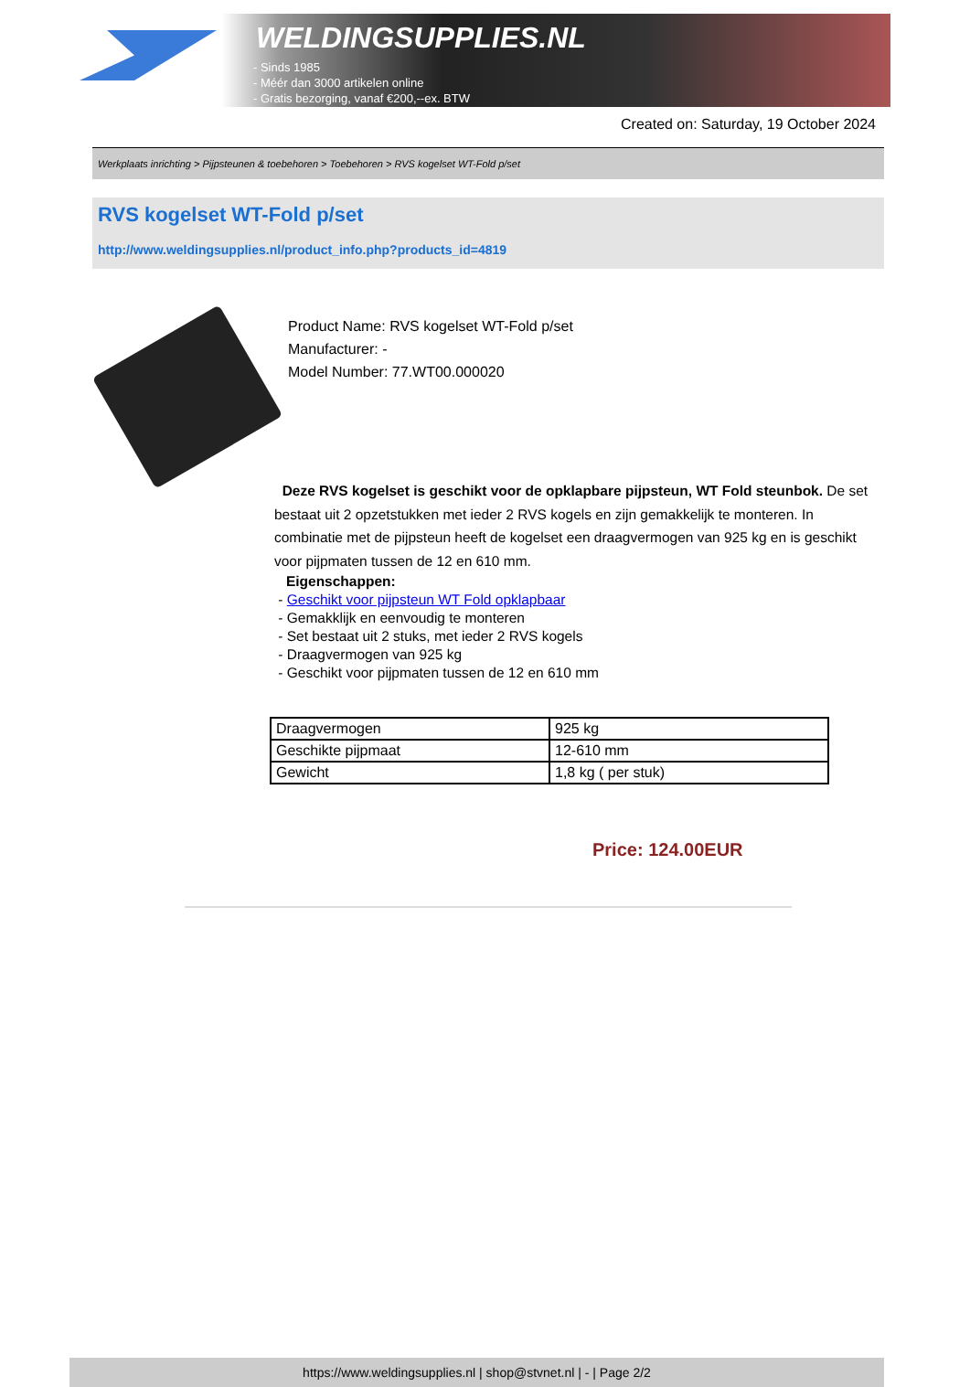WELDINGSUPPLIES.NL
- Sinds 1985
- Méér dan 3000 artikelen online
- Gratis bezorging, vanaf €200,--ex. BTW
Created on: Saturday, 19 October 2024
Werkplaats inrichting > Pijpsteunen & toebehoren > Toebehoren > RVS kogelset WT-Fold p/set
RVS kogelset WT-Fold p/set
http://www.weldingsupplies.nl/product_info.php?products_id=4819
Product Name: RVS kogelset WT-Fold p/set
Manufacturer: -
Model Number: 77.WT00.000020
Deze RVS kogelset is geschikt voor de opklapbare pijpsteun, WT Fold steunbok. De set bestaat uit 2 opzetstukken met ieder 2 RVS kogels en zijn gemakkelijk te monteren. In combinatie met de pijpsteun heeft de kogelset een draagvermogen van 925 kg en is geschikt voor pijpmaten tussen de 12 en 610 mm.
Eigenschappen:
- Geschikt voor pijpsteun WT Fold opklapbaar
- Gemakklijk en eenvoudig te monteren
- Set bestaat uit 2 stuks, met ieder 2 RVS kogels
- Draagvermogen van 925 kg
- Geschikt voor pijpmaten tussen de 12 en 610 mm
| Draagvermogen | 925 kg |
| Geschikte pijpmaat | 12-610 mm |
| Gewicht | 1,8 kg ( per stuk) |
Price: 124.00EUR
https://www.weldingsupplies.nl | shop@stvnet.nl | - | Page 2/2